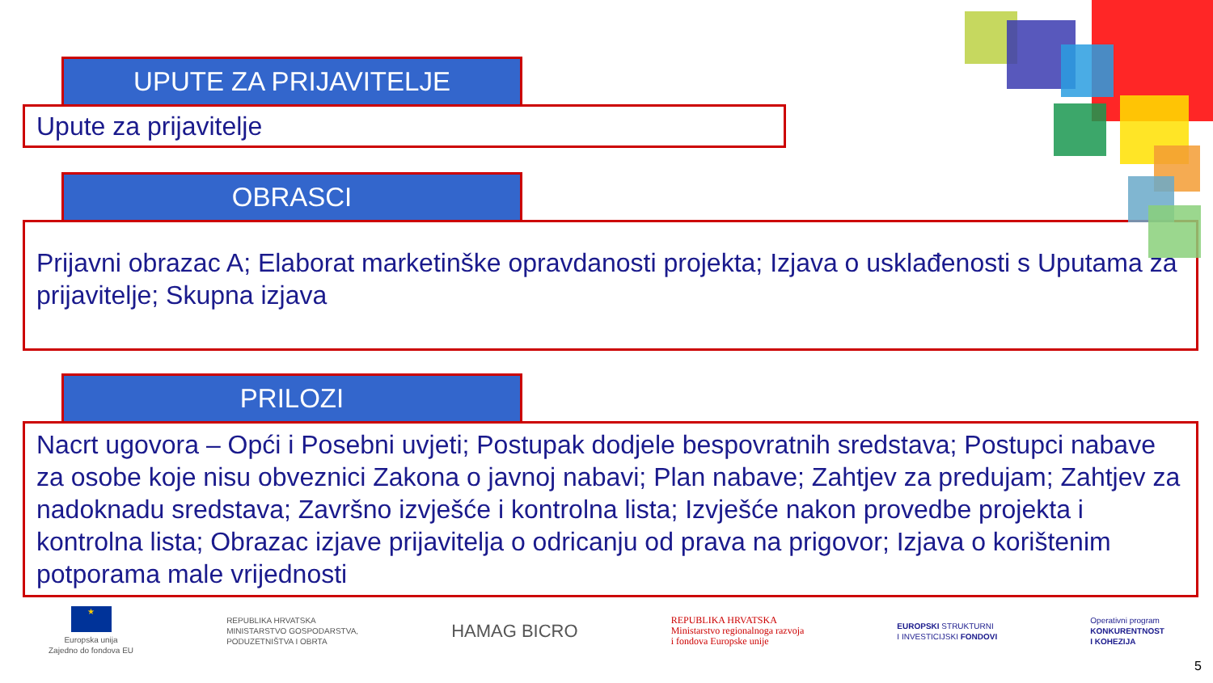UPUTE ZA PRIJAVITELJE
Upute za prijavitelje
OBRASCI
Prijavni obrazac A; Elaborat marketinške opravdanosti projekta; Izjava o usklađenosti s Uputama za prijavitelje; Skupna izjava
PRILOZI
Nacrt ugovora – Opći i Posebni uvjeti; Postupak dodjele bespovratnih sredstava; Postupci nabave za osobe koje nisu obveznici Zakona o javnoj nabavi; Plan nabave; Zahtjev za predujam; Zahtjev za nadoknadu sredstava; Završno izvješće i kontrolna lista; Izvješće nakon provedbe projekta i kontrolna lista; Obrazac izjave prijavitelja o odricanju od prava na prigovor; Izjava o korištenim potporama male vrijednosti
★
Europska unija
Zajedno do fondova EU
REPUBLIKA HRVATSKA
MINISTARSTVO GOSPODARSTVA,
PODUZETNIŠTVA I OBRTA
HAMAG BICRO
REPUBLIKA HRVATSKA
Ministarstvo regionalnoga razvoja
i fondova Europske unije
EUROPSKI STRUKTURNI
I INVESTICIJSKI FONDOVI
Operativni program
KONKURENTNOST
I KOHEZIJA
5